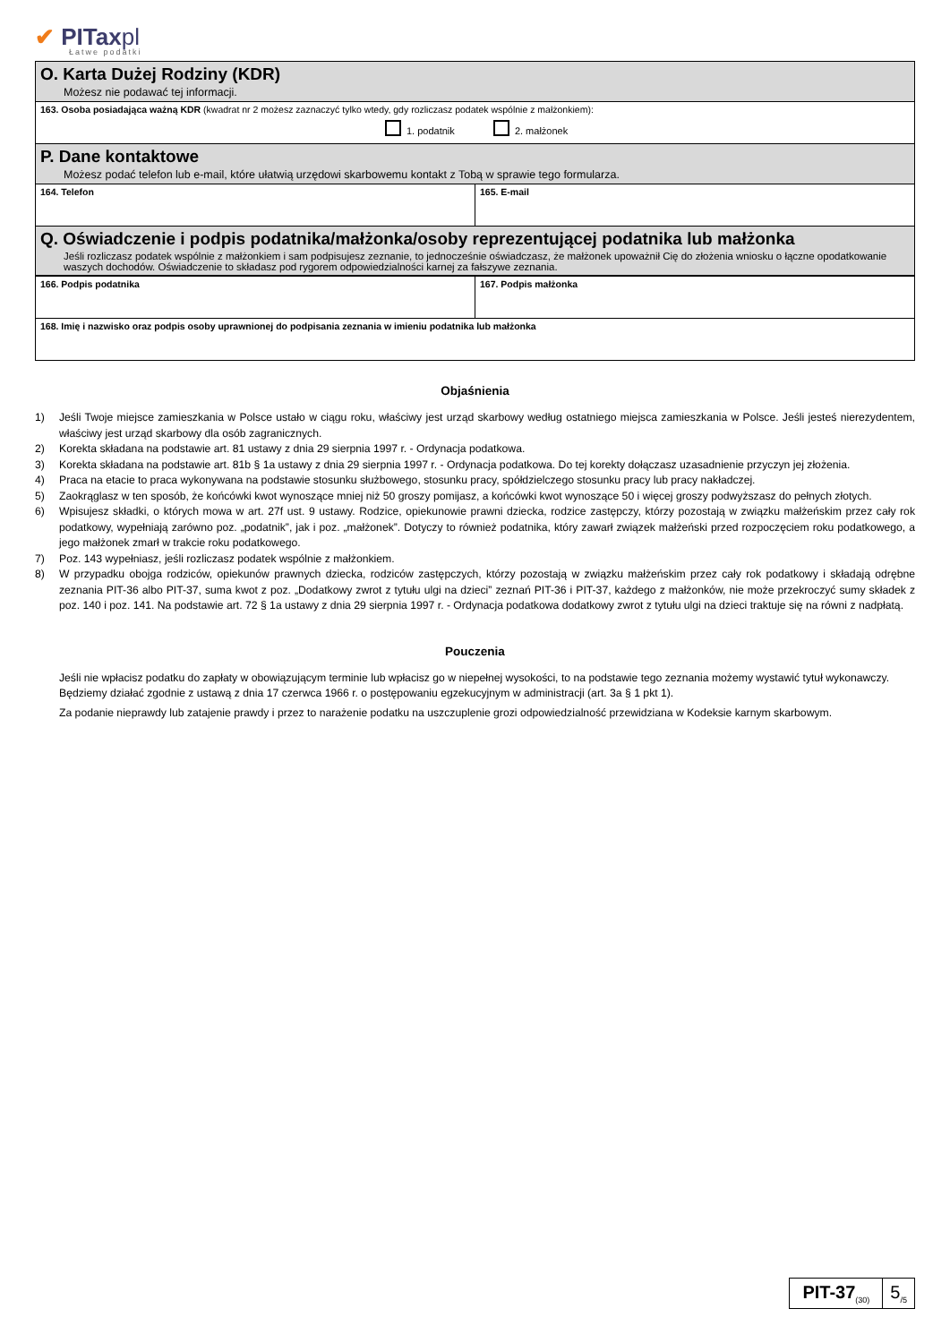✔ PITaxpl
Łatwe podatki
O. Karta Dużej Rodziny (KDR)
Możesz nie podawać tej informacji.
163. Osoba posiadająca ważną KDR (kwadrat nr 2 możesz zaznaczyć tylko wtedy, gdy rozliczasz podatek wspólnie z małżonkiem):
1. podatnik 2. małżonek
P. Dane kontaktowe
Możesz podać telefon lub e-mail, które ułatwią urzędowi skarbowemu kontakt z Tobą w sprawie tego formularza.
164. Telefon 165. E-mail
Q. Oświadczenie i podpis podatnika/małżonka/osoby reprezentującej podatnika lub małżonka
Jeśli rozliczasz podatek wspólnie z małżonkiem i sam podpisujesz zeznanie, to jednocześnie oświadczasz, że małżonek upoważnił Cię do złożenia wniosku o łączne opodatkowanie waszych dochodów. Oświadczenie to składasz pod rygorem odpowiedzialności karnej za fałszywe zeznania.
166. Podpis podatnika 167. Podpis małżonka
168. Imię i nazwisko oraz podpis osoby uprawnionej do podpisania zeznania w imieniu podatnika lub małżonka
Objaśnienia
1) Jeśli Twoje miejsce zamieszkania w Polsce ustało w ciągu roku, właściwy jest urząd skarbowy według ostatniego miejsca zamieszkania w Polsce. Jeśli jesteś nierezydentem, właściwy jest urząd skarbowy dla osób zagranicznych.
2) Korekta składana na podstawie art. 81 ustawy z dnia 29 sierpnia 1997 r. - Ordynacja podatkowa.
3) Korekta składana na podstawie art. 81b § 1a ustawy z dnia 29 sierpnia 1997 r. - Ordynacja podatkowa. Do tej korekty dołączasz uzasadnienie przyczyn jej złożenia.
4) Praca na etacie to praca wykonywana na podstawie stosunku służbowego, stosunku pracy, spółdzielczego stosunku pracy lub pracy nakładczej.
5) Zaokrąglasz w ten sposób, że końcówki kwot wynoszące mniej niż 50 groszy pomijasz, a końcówki kwot wynoszące 50 i więcej groszy podwyższasz do pełnych złotych.
6) Wpisujesz składki, o których mowa w art. 27f ust. 9 ustawy. Rodzice, opiekunowie prawni dziecka, rodzice zastępczy, którzy pozostają w związku małżeńskim przez cały rok podatkowy, wypełniają zarówno poz. „podatnik”, jak i poz. „małżonek”. Dotyczy to również podatnika, który zawarł związek małżeński przed rozpoczęciem roku podatkowego, a jego małżonek zmarł w trakcie roku podatkowego.
7) Poz. 143 wypełniasz, jeśli rozliczasz podatek wspólnie z małżonkiem.
8) W przypadku obojga rodziców, opiekunów prawnych dziecka, rodziców zastępczych, którzy pozostają w związku małżeńskim przez cały rok podatkowy i składają odrębne zeznania PIT-36 albo PIT-37, suma kwot z poz. „Dodatkowy zwrot z tytułu ulgi na dzieci” zeznań PIT-36 i PIT-37, każdego z małżonków, nie może przekroczyć sumy składek z poz. 140 i poz. 141. Na podstawie art. 72 § 1a ustawy z dnia 29 sierpnia 1997 r. - Ordynacja podatkowa dodatkowy zwrot z tytułu ulgi na dzieci traktuje się na równi z nadpłatą.
Pouczenia
Jeśli nie wpłacisz podatku do zapłaty w obowiązującym terminie lub wpłacisz go w niepełnej wysokości, to na podstawie tego zeznania możemy wystawić tytuł wykonawczy. Będziemy działać zgodnie z ustawą z dnia 17 czerwca 1966 r. o postępowaniu egzekucyjnym w administracji (art. 3a § 1 pkt 1).
Za podanie nieprawdy lub zatajenie prawdy i przez to narażenie podatku na uszczuplenie grozi odpowiedzialność przewidziana w Kodeksie karnym skarbowym.
PIT-37<sub>(30)</sub>
5<sub>/5</sub>